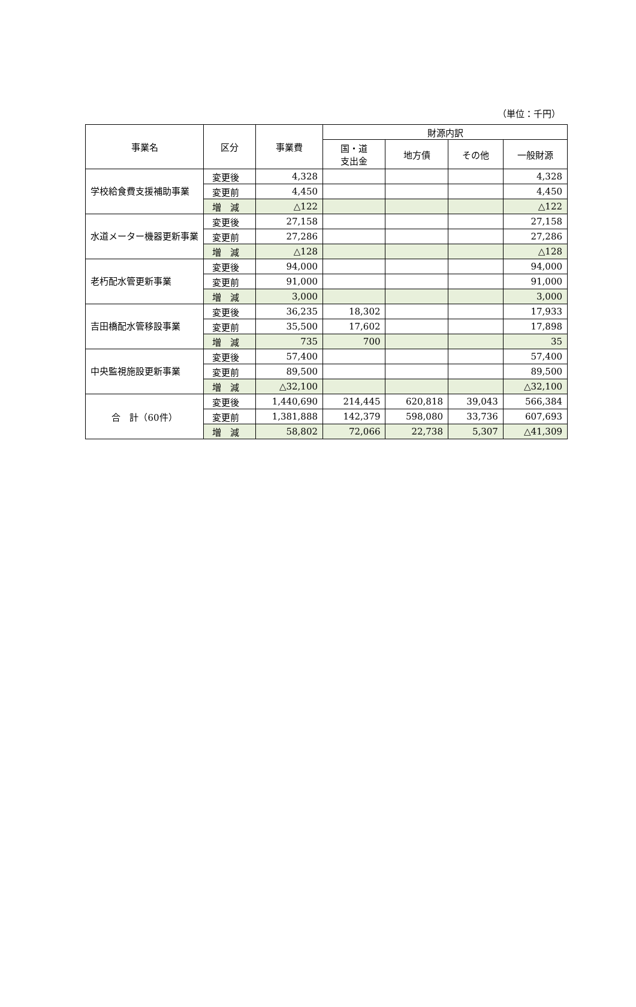（単位：千円）
| 事業名 | 区分 | 事業費 | 財源内訳 | | | |
| --- | --- | --- | --- | --- | --- | --- |
| | | | 国・道 支出金 | 地方債 | その他 | 一般財源 |
| 学校給食費支援補助事業 | 変更後 | 4,328 | | | | 4,328 |
| | 変更前 | 4,450 | | | | 4,450 |
| | 増 減 | △122 | | | | △122 |
| 水道メーター機器更新事業 | 変更後 | 27,158 | | | | 27,158 |
| | 変更前 | 27,286 | | | | 27,286 |
| | 増 減 | △128 | | | | △128 |
| 老朽配水管更新事業 | 変更後 | 94,000 | | | | 94,000 |
| | 変更前 | 91,000 | | | | 91,000 |
| | 増 減 | 3,000 | | | | 3,000 |
| 吉田橋配水管移設事業 | 変更後 | 36,235 | 18,302 | | | 17,933 |
| | 変更前 | 35,500 | 17,602 | | | 17,898 |
| | 増 減 | 735 | 700 | | | 35 |
| 中央監視施設更新事業 | 変更後 | 57,400 | | | | 57,400 |
| | 変更前 | 89,500 | | | | 89,500 |
| | 増 減 | △32,100 | | | | △32,100 |
| 合 計（60件） | 変更後 | 1,440,690 | 214,445 | 620,818 | 39,043 | 566,384 |
| | 変更前 | 1,381,888 | 142,379 | 598,080 | 33,736 | 607,693 |
| | 増 減 | 58,802 | 72,066 | 22,738 | 5,307 | △41,309 |